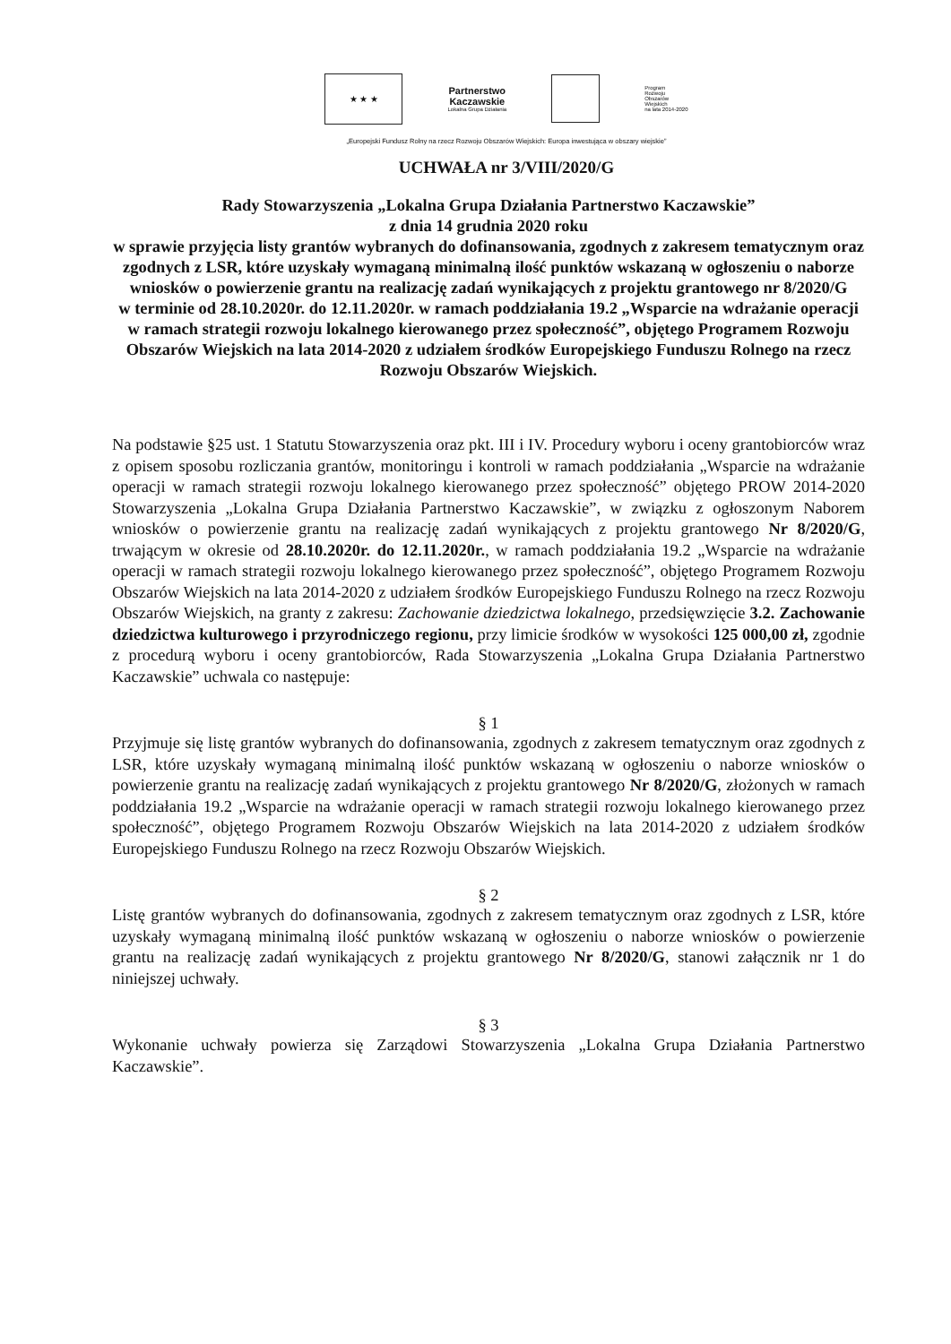★ ★ ★
Partnerstwo
Kaczawskie
Lokalna Grupa Działania
Program
Rozwoju
Obszarów
Wiejskich
na lata 2014-2020
„Europejski Fundusz Rolny na rzecz Rozwoju Obszarów Wiejskich: Europa inwestująca w obszary wiejskie”
UCHWAŁA nr 3/VIII/2020/G
Rady Stowarzyszenia „Lokalna Grupa Działania Partnerstwo Kaczawskie”
z dnia 14 grudnia 2020 roku
w sprawie przyjęcia listy grantów wybranych do dofinansowania, zgodnych z zakresem tematycznym oraz zgodnych z LSR, które uzyskały wymaganą minimalną ilość punktów wskazaną w ogłoszeniu o naborze wniosków o powierzenie grantu na realizację zadań wynikających z projektu grantowego nr 8/2020/G
w terminie od 28.10.2020r. do 12.11.2020r. w ramach poddziałania 19.2 „Wsparcie na wdrażanie operacji w ramach strategii rozwoju lokalnego kierowanego przez społeczność”, objętego Programem Rozwoju Obszarów Wiejskich na lata 2014-2020 z udziałem środków Europejskiego Funduszu Rolnego na rzecz Rozwoju Obszarów Wiejskich.
Na podstawie §25 ust. 1 Statutu Stowarzyszenia oraz pkt. III i IV. Procedury wyboru i oceny grantobiorców wraz z opisem sposobu rozliczania grantów, monitoringu i kontroli w ramach poddziałania „Wsparcie na wdrażanie operacji w ramach strategii rozwoju lokalnego kierowanego przez społeczność” objętego PROW 2014-2020 Stowarzyszenia „Lokalna Grupa Działania Partnerstwo Kaczawskie”, w związku z ogłoszonym Naborem wniosków o powierzenie grantu na realizację zadań wynikających z projektu grantowego Nr 8/2020/G, trwającym w okresie od 28.10.2020r. do 12.11.2020r., w ramach poddziałania 19.2 „Wsparcie na wdrażanie operacji w ramach strategii rozwoju lokalnego kierowanego przez społeczność”, objętego Programem Rozwoju Obszarów Wiejskich na lata 2014-2020 z udziałem środków Europejskiego Funduszu Rolnego na rzecz Rozwoju Obszarów Wiejskich, na granty z zakresu: Zachowanie dziedzictwa lokalnego, przedsięwzięcie 3.2. Zachowanie dziedzictwa kulturowego i przyrodniczego regionu, przy limicie środków w wysokości 125 000,00 zł, zgodnie z procedurą wyboru i oceny grantobiorców, Rada Stowarzyszenia „Lokalna Grupa Działania Partnerstwo Kaczawskie” uchwala co następuje:
§ 1
Przyjmuje się listę grantów wybranych do dofinansowania, zgodnych z zakresem tematycznym oraz zgodnych z LSR, które uzyskały wymaganą minimalną ilość punktów wskazaną w ogłoszeniu o naborze wniosków o powierzenie grantu na realizację zadań wynikających z projektu grantowego Nr 8/2020/G, złożonych w ramach poddziałania 19.2 „Wsparcie na wdrażanie operacji w ramach strategii rozwoju lokalnego kierowanego przez społeczność”, objętego Programem Rozwoju Obszarów Wiejskich na lata 2014-2020 z udziałem środków Europejskiego Funduszu Rolnego na rzecz Rozwoju Obszarów Wiejskich.
§ 2
Listę grantów wybranych do dofinansowania, zgodnych z zakresem tematycznym oraz zgodnych z LSR, które uzyskały wymaganą minimalną ilość punktów wskazaną w ogłoszeniu o naborze wniosków o powierzenie grantu na realizację zadań wynikających z projektu grantowego Nr 8/2020/G, stanowi załącznik nr 1 do niniejszej uchwały.
§ 3
Wykonanie uchwały powierza się Zarządowi Stowarzyszenia „Lokalna Grupa Działania Partnerstwo Kaczawskie”.